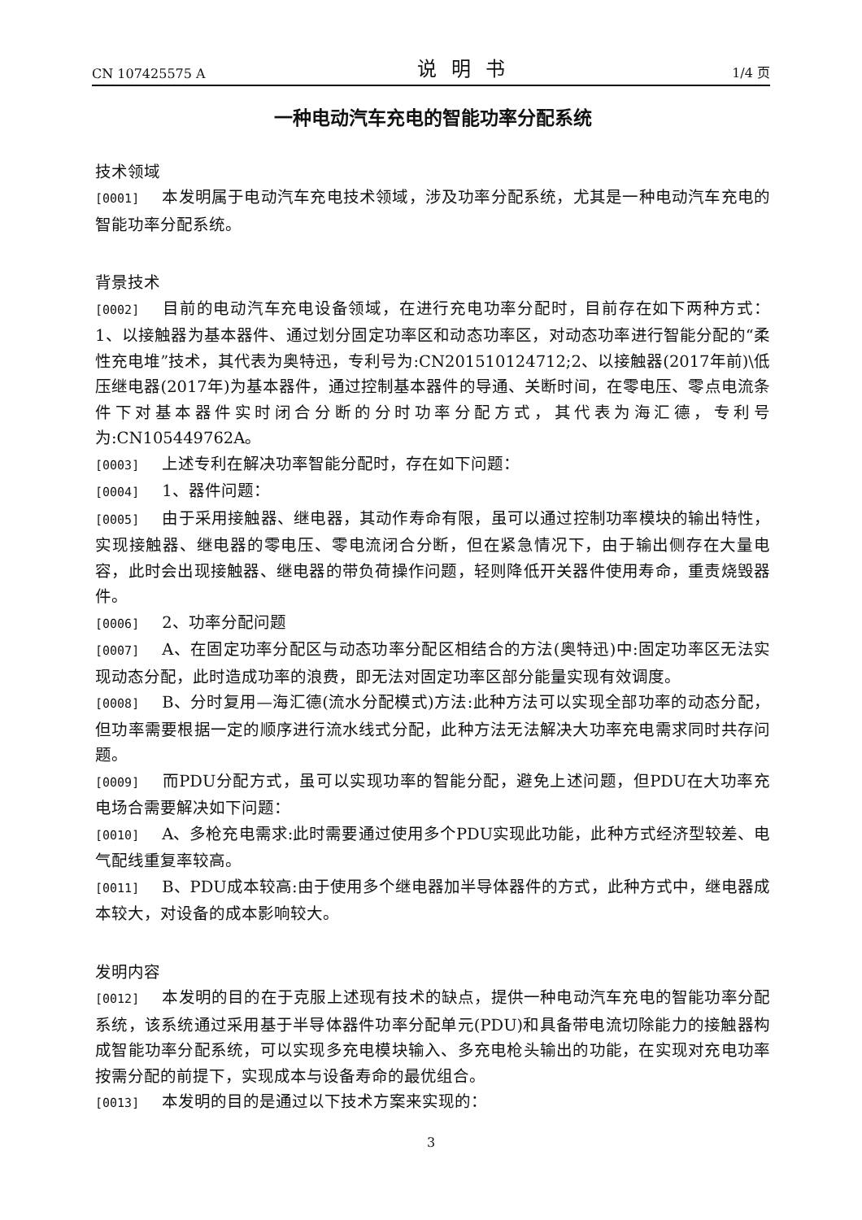CN 107425575 A 说明书 1/4 页
一种电动汽车充电的智能功率分配系统
技术领域
[0001] 本发明属于电动汽车充电技术领域，涉及功率分配系统，尤其是一种电动汽车充电的智能功率分配系统。
背景技术
[0002] 目前的电动汽车充电设备领域，在进行充电功率分配时，目前存在如下两种方式：1、以接触器为基本器件、通过划分固定功率区和动态功率区，对动态功率进行智能分配的“柔性充电堆”技术，其代表为奥特迅，专利号为:CN201510124712;2、以接触器(2017年前)\低压继电器(2017年)为基本器件，通过控制基本器件的导通、关断时间，在零电压、零点电流条件下对基本器件实时闭合分断的分时功率分配方式，其代表为海汇德，专利号为:CN105449762A。
[0003] 上述专利在解决功率智能分配时，存在如下问题：
[0004] 1、器件问题：
[0005] 由于采用接触器、继电器，其动作寿命有限，虽可以通过控制功率模块的输出特性，实现接触器、继电器的零电压、零电流闭合分断，但在紧急情况下，由于输出侧存在大量电容，此时会出现接触器、继电器的带负荷操作问题，轻则降低开关器件使用寿命，重责烧毁器件。
[0006] 2、功率分配问题
[0007] A、在固定功率分配区与动态功率分配区相结合的方法(奥特迅)中:固定功率区无法实现动态分配，此时造成功率的浪费，即无法对固定功率区部分能量实现有效调度。
[0008] B、分时复用—海汇德(流水分配模式)方法:此种方法可以实现全部功率的动态分配，但功率需要根据一定的顺序进行流水线式分配，此种方法无法解决大功率充电需求同时共存问题。
[0009] 而PDU分配方式，虽可以实现功率的智能分配，避免上述问题，但PDU在大功率充电场合需要解决如下问题：
[0010] A、多枪充电需求:此时需要通过使用多个PDU实现此功能，此种方式经济型较差、电气配线重复率较高。
[0011] B、PDU成本较高:由于使用多个继电器加半导体器件的方式，此种方式中，继电器成本较大，对设备的成本影响较大。
发明内容
[0012] 本发明的目的在于克服上述现有技术的缺点，提供一种电动汽车充电的智能功率分配系统，该系统通过采用基于半导体器件功率分配单元(PDU)和具备带电流切除能力的接触器构成智能功率分配系统，可以实现多充电模块输入、多充电枪头输出的功能，在实现对充电功率按需分配的前提下，实现成本与设备寿命的最优组合。
[0013] 本发明的目的是通过以下技术方案来实现的：
3